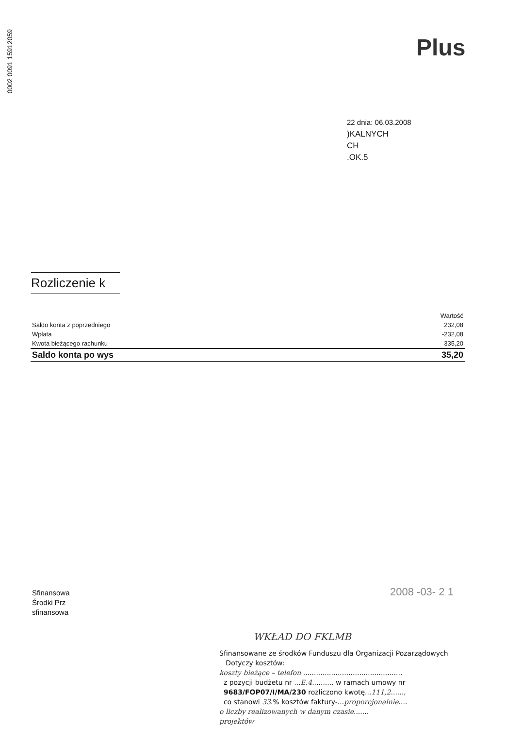0002 0091 15912059
Plus
22 dnia: 06.03.2008
)KALNYCH
CH
.OK.5
Rozliczenie k
| | Wartość |
| Saldo konta z poprzedniego | 232,08 |
| Wpłata | -232,08 |
| Kwota bieżącego rachunku | 335,20 |
| Saldo konta po wys | 35,20 |
Sfinansowa
Środki Prz
sfinansowa
2008 -03- 2 1
WKŁAD DO FKLMB
Sfinansowane ze środków Funduszu dla Organizacji Pozarządowych
Dotyczy kosztów:
koszty bieżące – telefon ..............................................
z pozycji budżetu nr ...E.4.......... w ramach umowy nr
9683/FOP07/I/MA/230 rozliczono kwotę...111,2......,
co stanowi 33.% kosztów faktury-...proporcjonalnie....
o liczby realizowanych w danym czasie.......
projektów